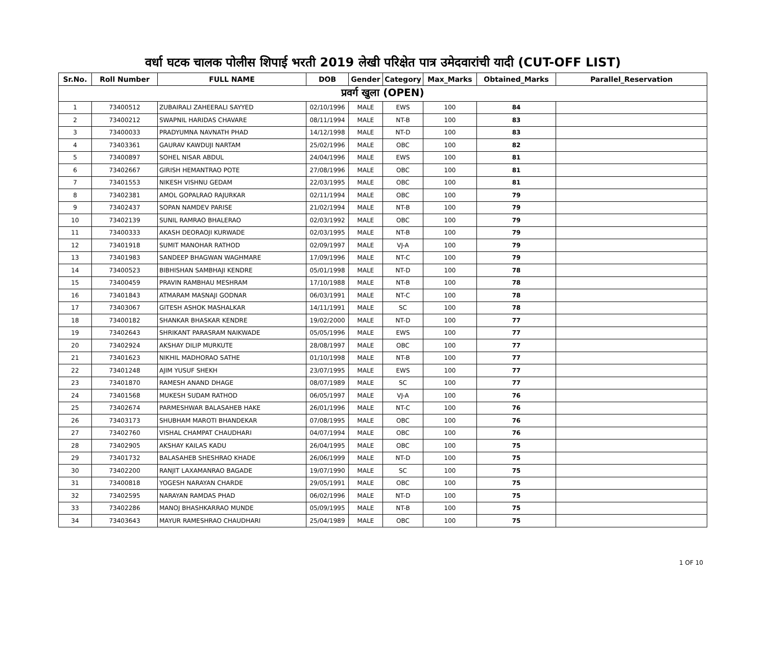वर्धा घटक चालक पोलीस शिपाई भरती 2019 लेखी परिक्षेत पात्र उमेदवारांची यादी (CUT-OFF LIST)
| Sr.No. | Roll Number | FULL NAME | DOB | Gender | Category | Max_Marks | Obtained_Marks | Parallel_Reservation |
| --- | --- | --- | --- | --- | --- | --- | --- | --- |
| प्रवर्ग खुला (OPEN) | | | | | | | | |
| 1 | 73400512 | ZUBAIRALI ZAHEERALI SAYYED | 02/10/1996 | MALE | EWS | 100 | 84 | |
| 2 | 73400212 | SWAPNIL HARIDAS CHAVARE | 08/11/1994 | MALE | NT-B | 100 | 83 | |
| 3 | 73400033 | PRADYUMNA NAVNATH PHAD | 14/12/1998 | MALE | NT-D | 100 | 83 | |
| 4 | 73403361 | GAURAV KAWDUJI NARTAM | 25/02/1996 | MALE | OBC | 100 | 82 | |
| 5 | 73400897 | SOHEL NISAR ABDUL | 24/04/1996 | MALE | EWS | 100 | 81 | |
| 6 | 73402667 | GIRISH HEMANTRAO POTE | 27/08/1996 | MALE | OBC | 100 | 81 | |
| 7 | 73401553 | NIKESH VISHNU GEDAM | 22/03/1995 | MALE | OBC | 100 | 81 | |
| 8 | 73402381 | AMOL GOPALRAO RAJURKAR | 02/11/1994 | MALE | OBC | 100 | 79 | |
| 9 | 73402437 | SOPAN NAMDEV PARISE | 21/02/1994 | MALE | NT-B | 100 | 79 | |
| 10 | 73402139 | SUNIL RAMRAO BHALERAO | 02/03/1992 | MALE | OBC | 100 | 79 | |
| 11 | 73400333 | AKASH DEORAOJI KURWADE | 02/03/1995 | MALE | NT-B | 100 | 79 | |
| 12 | 73401918 | SUMIT MANOHAR RATHOD | 02/09/1997 | MALE | VJ-A | 100 | 79 | |
| 13 | 73401983 | SANDEEP BHAGWAN WAGHMARE | 17/09/1996 | MALE | NT-C | 100 | 79 | |
| 14 | 73400523 | BIBHISHAN SAMBHAJI KENDRE | 05/01/1998 | MALE | NT-D | 100 | 78 | |
| 15 | 73400459 | PRAVIN RAMBHAU MESHRAM | 17/10/1988 | MALE | NT-B | 100 | 78 | |
| 16 | 73401843 | ATMARAM MASNAJI GODNAR | 06/03/1991 | MALE | NT-C | 100 | 78 | |
| 17 | 73403067 | GITESH ASHOK MASHALKAR | 14/11/1991 | MALE | SC | 100 | 78 | |
| 18 | 73400182 | SHANKAR BHASKAR KENDRE | 19/02/2000 | MALE | NT-D | 100 | 77 | |
| 19 | 73402643 | SHRIKANT PARASRAM NAIKWADE | 05/05/1996 | MALE | EWS | 100 | 77 | |
| 20 | 73402924 | AKSHAY DILIP MURKUTE | 28/08/1997 | MALE | OBC | 100 | 77 | |
| 21 | 73401623 | NIKHIL MADHORAO SATHE | 01/10/1998 | MALE | NT-B | 100 | 77 | |
| 22 | 73401248 | AJIM YUSUF SHEKH | 23/07/1995 | MALE | EWS | 100 | 77 | |
| 23 | 73401870 | RAMESH ANAND DHAGE | 08/07/1989 | MALE | SC | 100 | 77 | |
| 24 | 73401568 | MUKESH SUDAM RATHOD | 06/05/1997 | MALE | VJ-A | 100 | 76 | |
| 25 | 73402674 | PARMESHWAR BALASAHEB HAKE | 26/01/1996 | MALE | NT-C | 100 | 76 | |
| 26 | 73403173 | SHUBHAM MAROTI BHANDEKAR | 07/08/1995 | MALE | OBC | 100 | 76 | |
| 27 | 73402760 | VISHAL CHAMPAT CHAUDHARI | 04/07/1994 | MALE | OBC | 100 | 76 | |
| 28 | 73402905 | AKSHAY KAILAS KADU | 26/04/1995 | MALE | OBC | 100 | 75 | |
| 29 | 73401732 | BALASAHEB SHESHRAO KHADE | 26/06/1999 | MALE | NT-D | 100 | 75 | |
| 30 | 73402200 | RANJIT LAXAMANRAO BAGADE | 19/07/1990 | MALE | SC | 100 | 75 | |
| 31 | 73400818 | YOGESH NARAYAN CHARDE | 29/05/1991 | MALE | OBC | 100 | 75 | |
| 32 | 73402595 | NARAYAN RAMDAS PHAD | 06/02/1996 | MALE | NT-D | 100 | 75 | |
| 33 | 73402286 | MANOJ BHASHKARRAO MUNDE | 05/09/1995 | MALE | NT-B | 100 | 75 | |
| 34 | 73403643 | MAYUR RAMESHRAO CHAUDHARI | 25/04/1989 | MALE | OBC | 100 | 75 | |
1 OF 10